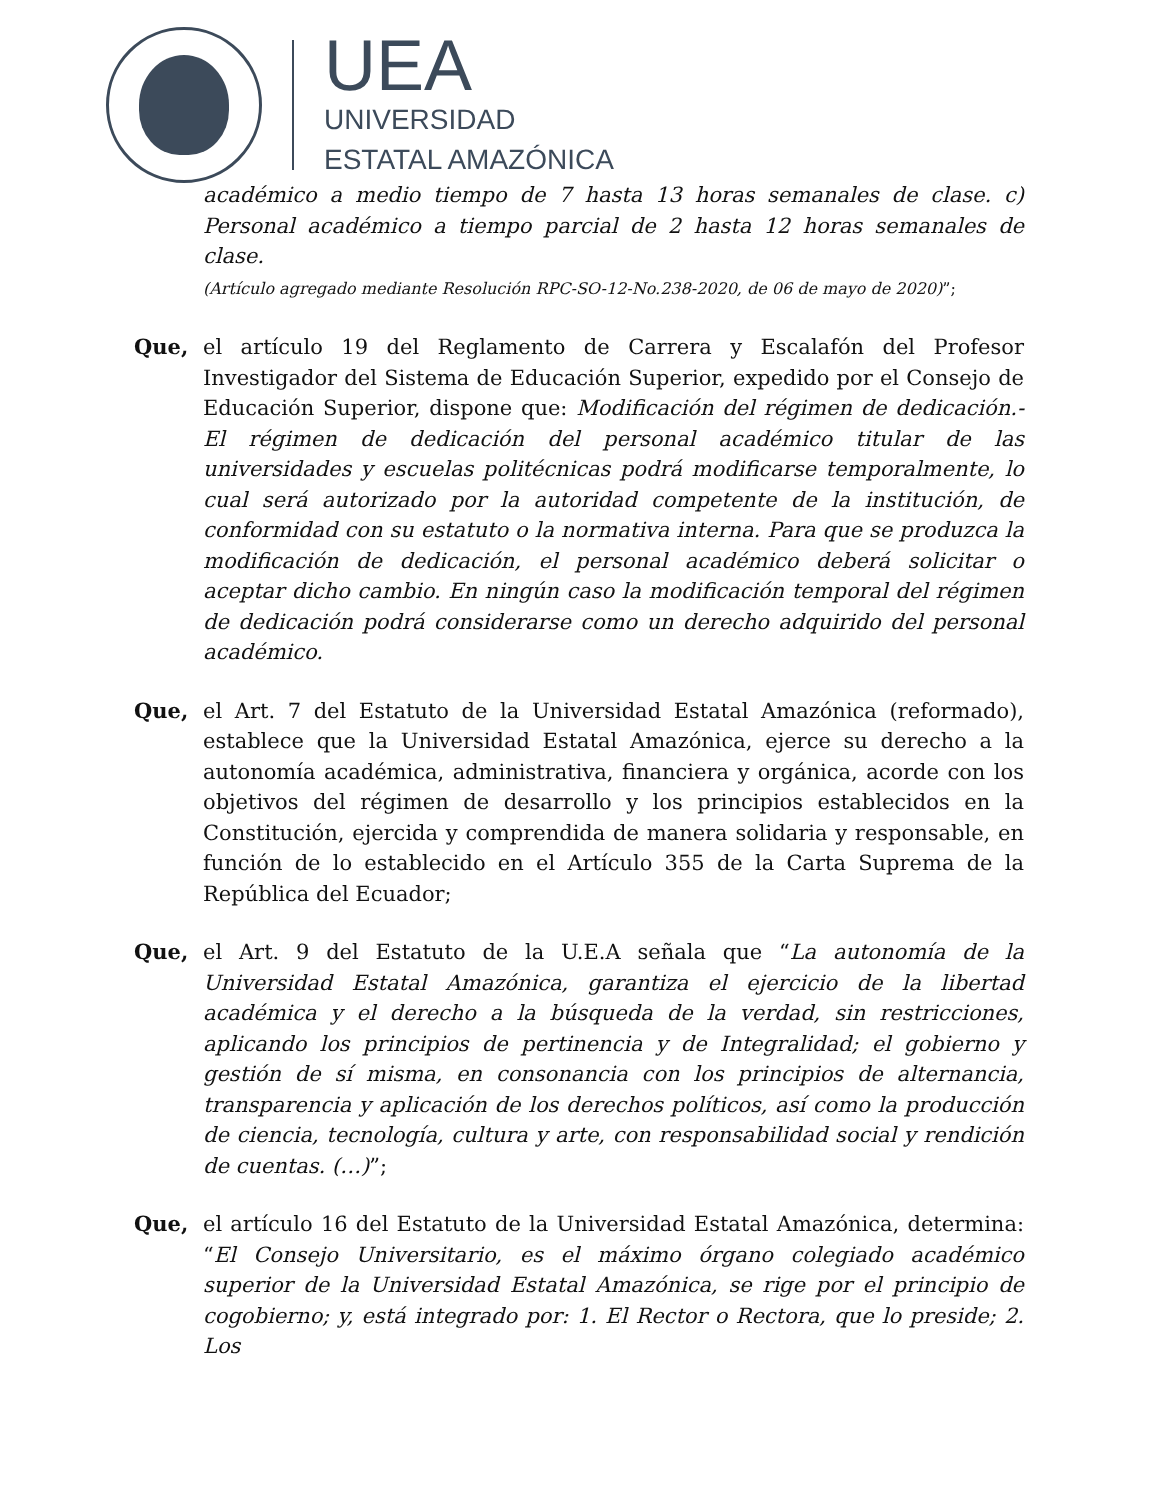UEA
UNIVERSIDAD
ESTATAL AMAZÓNICA
académico a medio tiempo de 7 hasta 13 horas semanales de clase. c) Personal académico a tiempo parcial de 2 hasta 12 horas semanales de clase.
(Artículo agregado mediante Resolución RPC-SO-12-No.238-2020, de 06 de mayo de 2020)”;
Que, el artículo 19 del Reglamento de Carrera y Escalafón del Profesor Investigador del Sistema de Educación Superior, expedido por el Consejo de Educación Superior, dispone que: Modificación del régimen de dedicación.- El régimen de dedicación del personal académico titular de las universidades y escuelas politécnicas podrá modificarse temporalmente, lo cual será autorizado por la autoridad competente de la institución, de conformidad con su estatuto o la normativa interna. Para que se produzca la modificación de dedicación, el personal académico deberá solicitar o aceptar dicho cambio. En ningún caso la modificación temporal del régimen de dedicación podrá considerarse como un derecho adquirido del personal académico.
Que, el Art. 7 del Estatuto de la Universidad Estatal Amazónica (reformado), establece que la Universidad Estatal Amazónica, ejerce su derecho a la autonomía académica, administrativa, financiera y orgánica, acorde con los objetivos del régimen de desarrollo y los principios establecidos en la Constitución, ejercida y comprendida de manera solidaria y responsable, en función de lo establecido en el Artículo 355 de la Carta Suprema de la República del Ecuador;
Que, el Art. 9 del Estatuto de la U.E.A señala que “La autonomía de la Universidad Estatal Amazónica, garantiza el ejercicio de la libertad académica y el derecho a la búsqueda de la verdad, sin restricciones, aplicando los principios de pertinencia y de Integralidad; el gobierno y gestión de sí misma, en consonancia con los principios de alternancia, transparencia y aplicación de los derechos políticos, así como la producción de ciencia, tecnología, cultura y arte, con responsabilidad social y rendición de cuentas. (…)”;
Que, el artículo 16 del Estatuto de la Universidad Estatal Amazónica, determina: “El Consejo Universitario, es el máximo órgano colegiado académico superior de la Universidad Estatal Amazónica, se rige por el principio de cogobierno; y, está integrado por: 1. El Rector o Rectora, que lo preside; 2. Los